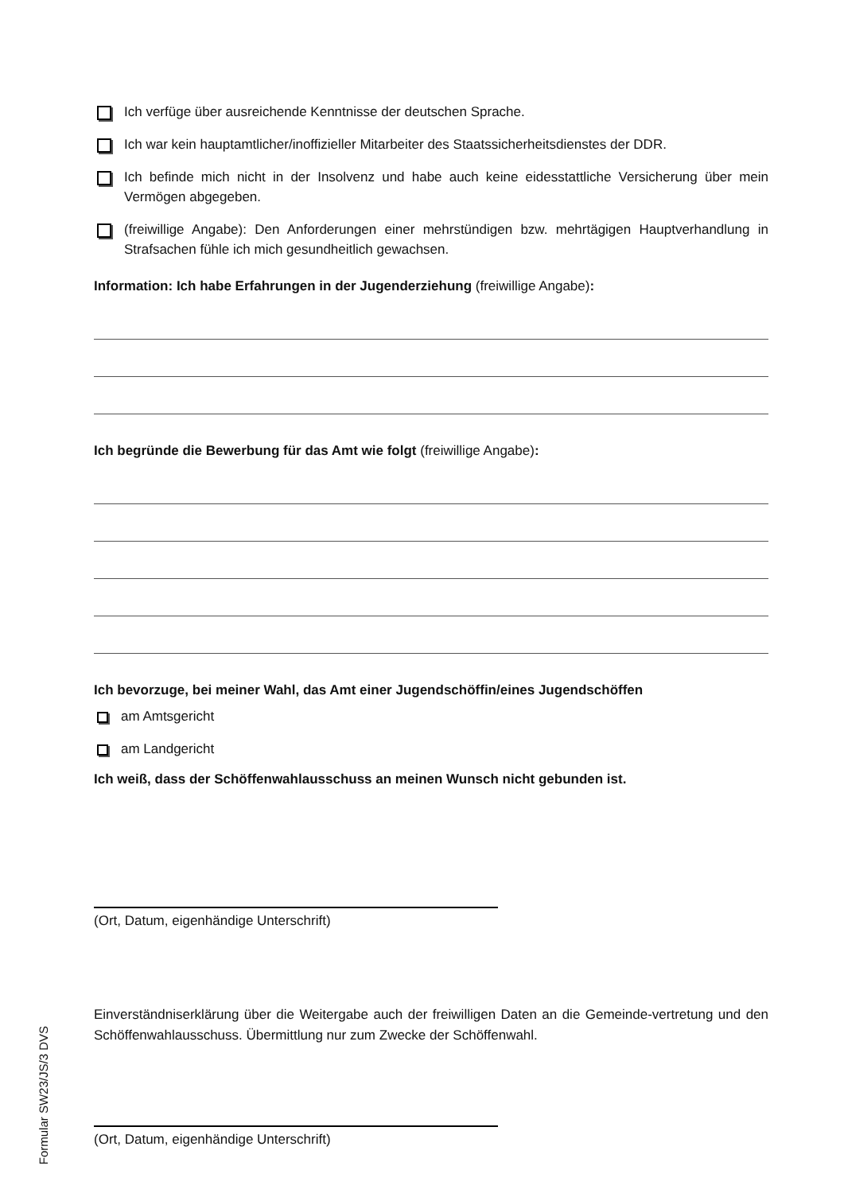Ich verfüge über ausreichende Kenntnisse der deutschen Sprache.
Ich war kein hauptamtlicher/inoffizieller Mitarbeiter des Staatssicherheitsdienstes der DDR.
Ich befinde mich nicht in der Insolvenz und habe auch keine eidesstattliche Versicherung über mein Vermögen abgegeben.
(freiwillige Angabe): Den Anforderungen einer mehrstündigen bzw. mehrtägigen Hauptverhandlung in Strafsachen fühle ich mich gesundheitlich gewachsen.
Information: Ich habe Erfahrungen in der Jugenderziehung (freiwillige Angabe):
Ich begründe die Bewerbung für das Amt wie folgt (freiwillige Angabe):
Ich bevorzuge, bei meiner Wahl, das Amt einer Jugendschöffin/eines Jugendschöffen
am Amtsgericht
am Landgericht
Ich weiß, dass der Schöffenwahlausschuss an meinen Wunsch nicht gebunden ist.
(Ort, Datum, eigenhändige Unterschrift)
Einverständniserklärung über die Weitergabe auch der freiwilligen Daten an die Gemeinde-vertretung und den Schöffenwahlausschuss. Übermittlung nur zum Zwecke der Schöffenwahl.
(Ort, Datum, eigenhändige Unterschrift)
Formular SW23/JS/3 DVS